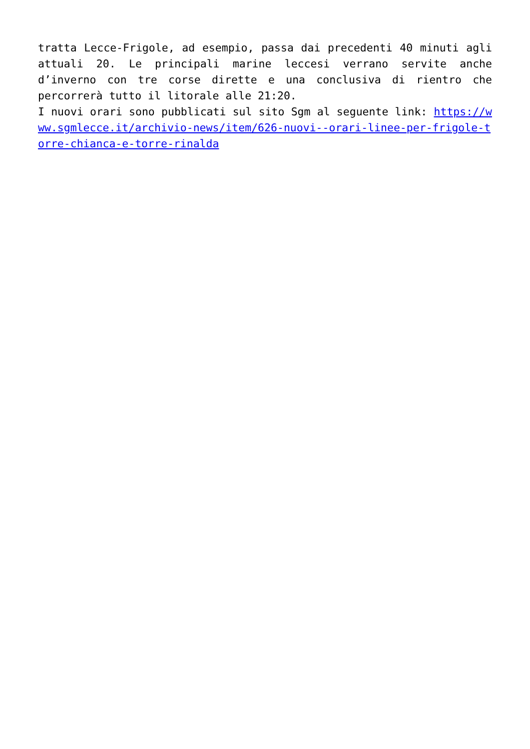tratta Lecce-Frigole, ad esempio, passa dai precedenti 40 minuti agli attuali 20. Le principali marine leccesi verrano servite anche d’inverno con tre corse dirette e una conclusiva di rientro che percorrerà tutto il litorale alle 21:20.
I nuovi orari sono pubblicati sul sito Sgm al seguente link: https://www.sgmlecce.it/archivio-news/item/626-nuovi--orari-linee-per-frigole-torre-chianca-e-torre-rinalda